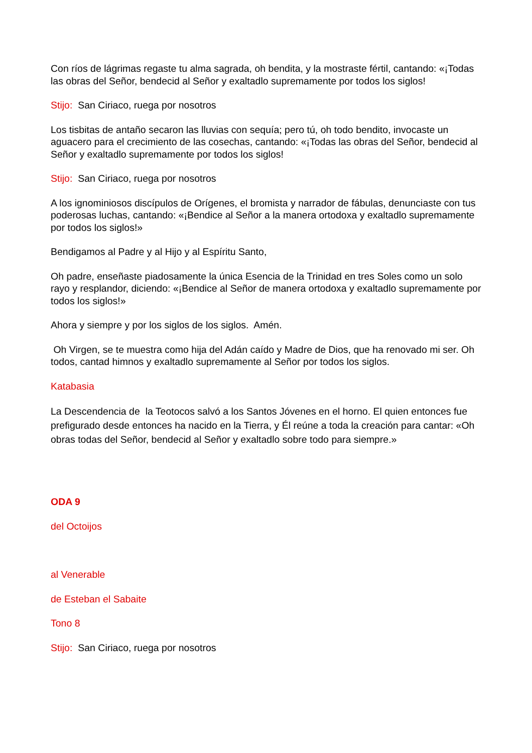Con ríos de lágrimas regaste tu alma sagrada, oh bendita, y la mostraste fértil, cantando: «¡Todas las obras del Señor, bendecid al Señor y exaltadlo supremamente por todos los siglos!
Stijo: San Ciriaco, ruega por nosotros
Los tisbitas de antaño secaron las lluvias con sequía; pero tú, oh todo bendito, invocaste un aguacero para el crecimiento de las cosechas, cantando: «¡Todas las obras del Señor, bendecid al Señor y exaltadlo supremamente por todos los siglos!
Stijo: San Ciriaco, ruega por nosotros
A los ignominiosos discípulos de Orígenes, el bromista y narrador de fábulas, denunciaste con tus poderosas luchas, cantando: «¡Bendice al Señor a la manera ortodoxa y exaltadlo supremamente por todos los siglos!»
Bendigamos al Padre y al Hijo y al Espíritu Santo,
Oh padre, enseñaste piadosamente la única Esencia de la Trinidad en tres Soles como un solo rayo y resplandor, diciendo: «¡Bendice al Señor de manera ortodoxa y exaltadlo supremamente por todos los siglos!»
Ahora y siempre y por los siglos de los siglos. Amén.
Oh Virgen, se te muestra como hija del Adán caído y Madre de Dios, que ha renovado mi ser. Oh todos, cantad himnos y exaltadlo supremamente al Señor por todos los siglos.
Katabasia
La Descendencia de la Teotocos salvó a los Santos Jóvenes en el horno. El quien entonces fue prefigurado desde entonces ha nacido en la Tierra, y Él reúne a toda la creación para cantar: «Oh obras todas del Señor, bendecid al Señor y exaltadlo sobre todo para siempre.»
ODA 9
del Octoijos
al Venerable
de Esteban el Sabaite
Tono 8
Stijo: San Ciriaco, ruega por nosotros